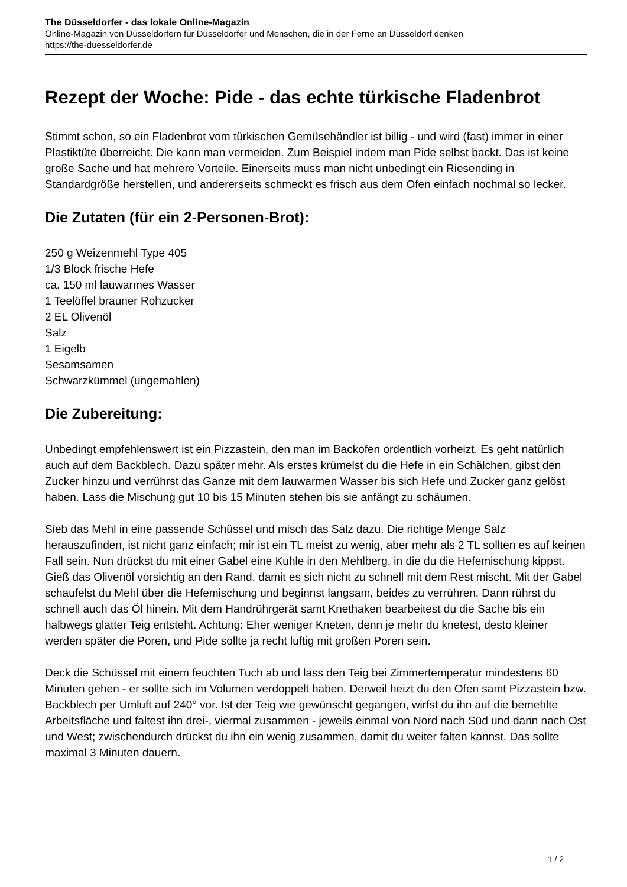The Düsseldorfer - das lokale Online-Magazin
Online-Magazin von Düsseldorfern für Düsseldorfer und Menschen, die in der Ferne an Düsseldorf denken
https://the-duesseldorfer.de
Rezept der Woche: Pide - das echte türkische Fladenbrot
Stimmt schon, so ein Fladenbrot vom türkischen Gemüsehändler ist billig - und wird (fast) immer in einer Plastiktüte überreicht. Die kann man vermeiden. Zum Beispiel indem man Pide selbst backt. Das ist keine große Sache und hat mehrere Vorteile. Einerseits muss man nicht unbedingt ein Riesending in Standardgröße herstellen, und andererseits schmeckt es frisch aus dem Ofen einfach nochmal so lecker.
Die Zutaten (für ein 2-Personen-Brot):
250 g Weizenmehl Type 405
1/3 Block frische Hefe
ca. 150 ml lauwarmes Wasser
1 Teelöffel brauner Rohzucker
2 EL Olivenöl
Salz
1 Eigelb
Sesamsamen
Schwarzkümmel (ungemahlen)
Die Zubereitung:
Unbedingt empfehlenswert ist ein Pizzastein, den man im Backofen ordentlich vorheizt. Es geht natürlich auch auf dem Backblech. Dazu später mehr. Als erstes krümelst du die Hefe in ein Schälchen, gibst den Zucker hinzu und verrührst das Ganze mit dem lauwarmen Wasser bis sich Hefe und Zucker ganz gelöst haben. Lass die Mischung gut 10 bis 15 Minuten stehen bis sie anfängt zu schäumen.
Sieb das Mehl in eine passende Schüssel und misch das Salz dazu. Die richtige Menge Salz herauszufinden, ist nicht ganz einfach; mir ist ein TL meist zu wenig, aber mehr als 2 TL sollten es auf keinen Fall sein. Nun drückst du mit einer Gabel eine Kuhle in den Mehlberg, in die du die Hefemischung kippst. Gieß das Olivenöl vorsichtig an den Rand, damit es sich nicht zu schnell mit dem Rest mischt. Mit der Gabel schaufelst du Mehl über die Hefemischung und beginnst langsam, beides zu verrühren. Dann rührst du schnell auch das Öl hinein. Mit dem Handrührgerät samt Knethaken bearbeitest du die Sache bis ein halbwegs glatter Teig entsteht. Achtung: Eher weniger Kneten, denn je mehr du knetest, desto kleiner werden später die Poren, und Pide sollte ja recht luftig mit großen Poren sein.
Deck die Schüssel mit einem feuchten Tuch ab und lass den Teig bei Zimmertemperatur mindestens 60 Minuten gehen - er sollte sich im Volumen verdoppelt haben. Derweil heizt du den Ofen samt Pizzastein bzw. Backblech per Umluft auf 240° vor. Ist der Teig wie gewünscht gegangen, wirfst du ihn auf die bemehlte Arbeitsfläche und faltest ihn drei-, viermal zusammen - jeweils einmal von Nord nach Süd und dann nach Ost und West; zwischendurch drückst du ihn ein wenig zusammen, damit du weiter falten kannst. Das sollte maximal 3 Minuten dauern.
1 / 2